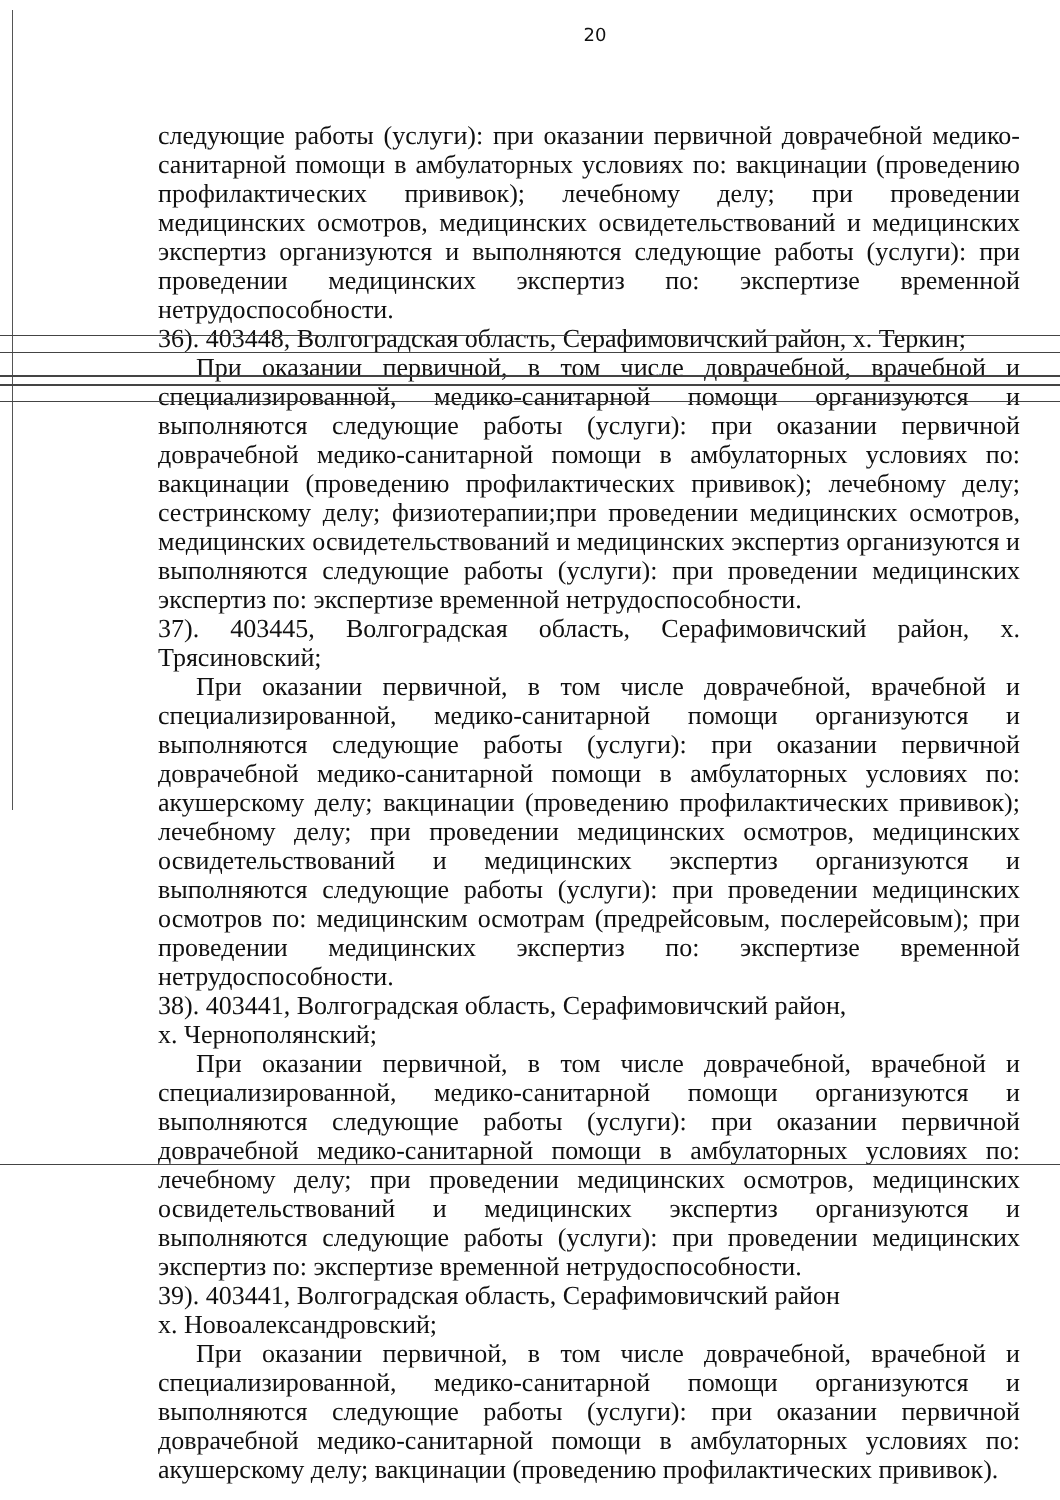20
следующие работы (услуги): при оказании первичной доврачебной медико-санитарной помощи в амбулаторных условиях по: вакцинации (проведению профилактических прививок); лечебному делу; при проведении медицинских осмотров, медицинских освидетельствований и медицинских экспертиз организуются и выполняются следующие работы (услуги): при проведении медицинских экспертиз по: экспертизе временной нетрудоспособности.
36). 403448, Волгоградская область, Серафимовичский район, х. Теркин;
При оказании первичной, в том числе доврачебной, врачебной и специализированной, медико-санитарной помощи организуются и выполняются следующие работы (услуги): при оказании первичной доврачебной медико-санитарной помощи в амбулаторных условиях по: вакцинации (проведению профилактических прививок); лечебному делу; сестринскому делу; физиотерапии;при проведении медицинских осмотров, медицинских освидетельствований и медицинских экспертиз организуются и выполняются следующие работы (услуги): при проведении медицинских экспертиз по: экспертизе временной нетрудоспособности.
37). 403445, Волгоградская область, Серафимовичский район, х. Трясиновский;
При оказании первичной, в том числе доврачебной, врачебной и специализированной, медико-санитарной помощи организуются и выполняются следующие работы (услуги): при оказании первичной доврачебной медико-санитарной помощи в амбулаторных условиях по: акушерскому делу; вакцинации (проведению профилактических прививок); лечебному делу; при проведении медицинских осмотров, медицинских освидетельствований и медицинских экспертиз организуются и выполняются следующие работы (услуги): при проведении медицинских осмотров по: медицинским осмотрам (предрейсовым, послерейсовым); при проведении медицинских экспертиз по: экспертизе временной нетрудоспособности.
38). 403441, Волгоградская область, Серафимовичский район,
х. Чернополянский;
При оказании первичной, в том числе доврачебной, врачебной и специализированной, медико-санитарной помощи организуются и выполняются следующие работы (услуги): при оказании первичной доврачебной медико-санитарной помощи в амбулаторных условиях по: лечебному делу; при проведении медицинских осмотров, медицинских освидетельствований и медицинских экспертиз организуются и выполняются следующие работы (услуги): при проведении медицинских экспертиз по: экспертизе временной нетрудоспособности.
39). 403441, Волгоградская область, Серафимовичский район
х. Новоалександровский;
При оказании первичной, в том числе доврачебной, врачебной и специализированной, медико-санитарной помощи организуются и выполняются следующие работы (услуги): при оказании первичной доврачебной медико-санитарной помощи в амбулаторных условиях по: акушерскому делу; вакцинации (проведению профилактических прививок).